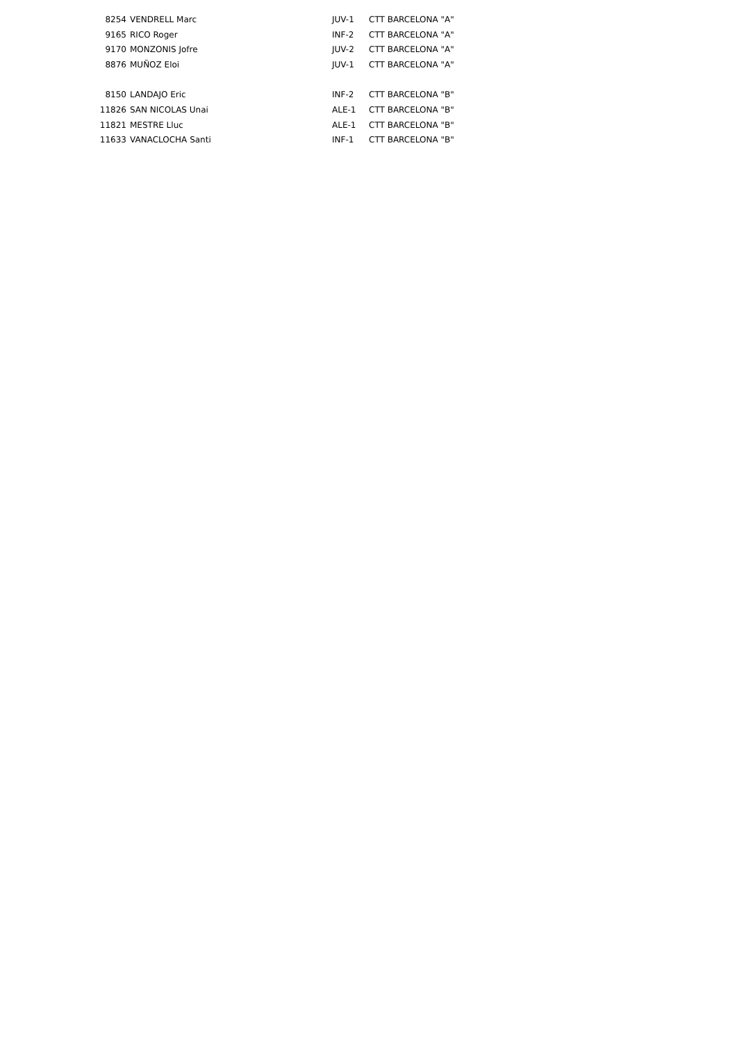| 8254 | VENDRELL Marc | JUV-1 | CTT BARCELONA "A" |
| 9165 | RICO Roger | INF-2 | CTT BARCELONA "A" |
| 9170 | MONZONIS Jofre | JUV-2 | CTT BARCELONA "A" |
| 8876 | MUÑOZ Eloi | JUV-1 | CTT BARCELONA "A" |
| 8150 | LANDAJO Eric | INF-2 | CTT BARCELONA "B" |
| 11826 | SAN NICOLAS Unai | ALE-1 | CTT BARCELONA "B" |
| 11821 | MESTRE Lluc | ALE-1 | CTT BARCELONA "B" |
| 11633 | VANACLOCHA Santi | INF-1 | CTT BARCELONA "B" |